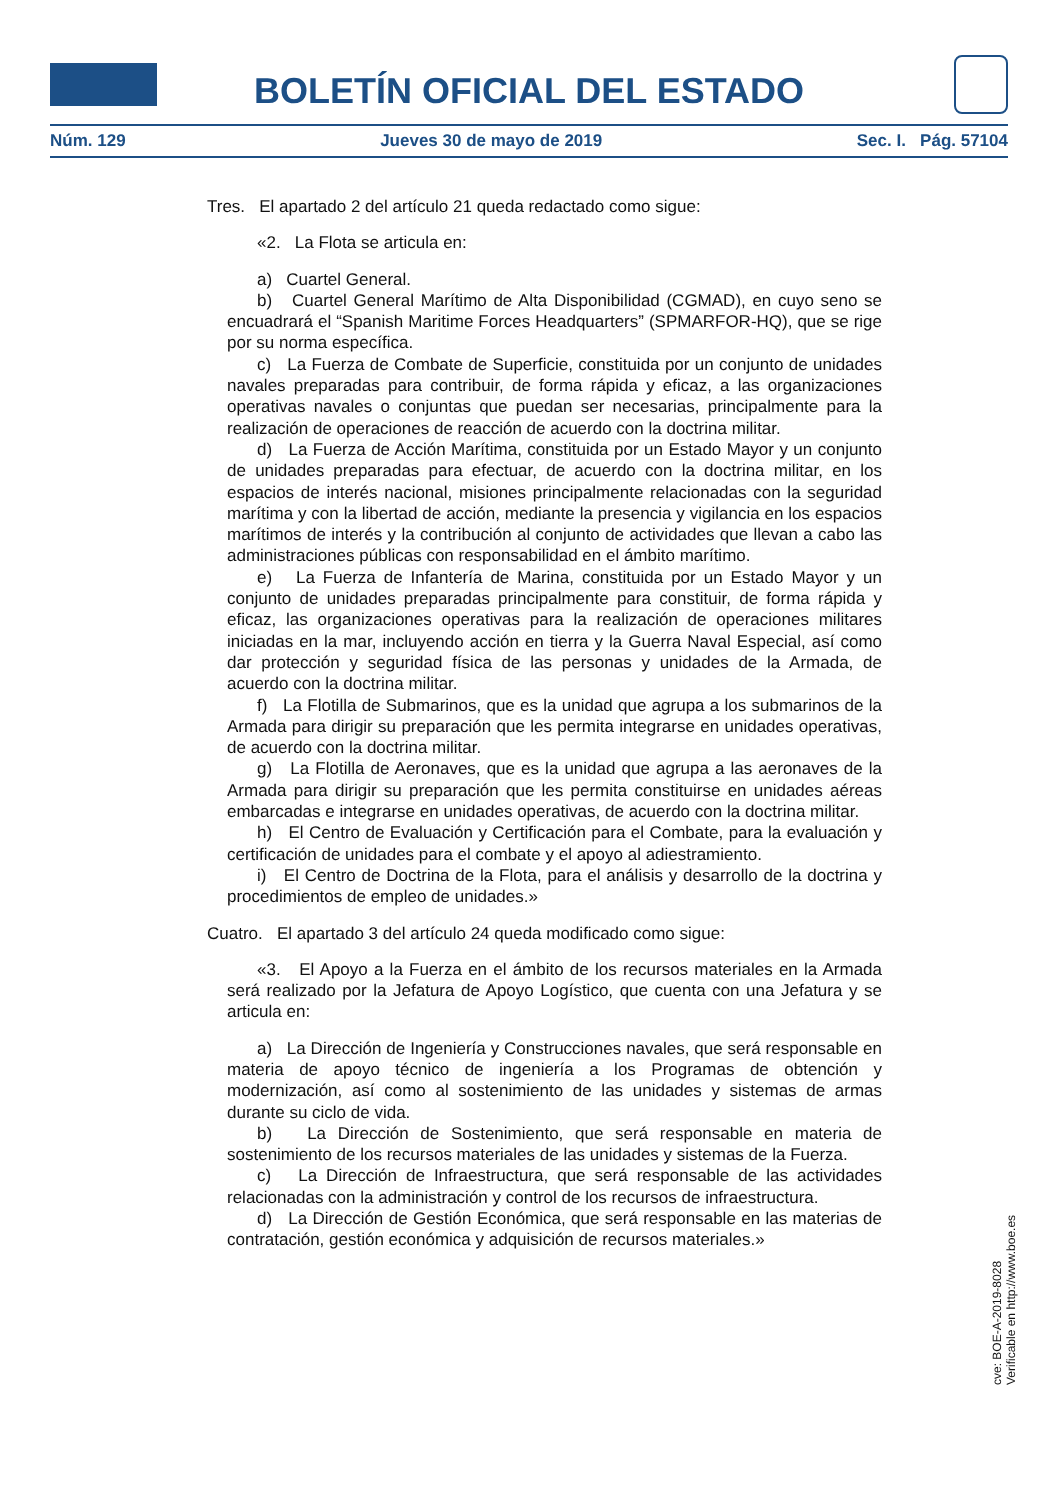BOLETÍN OFICIAL DEL ESTADO
Núm. 129 Jueves 30 de mayo de 2019 Sec. I. Pág. 57104
Tres. El apartado 2 del artículo 21 queda redactado como sigue:
«2. La Flota se articula en:
a) Cuartel General.
b) Cuartel General Marítimo de Alta Disponibilidad (CGMAD), en cuyo seno se encuadrará el “Spanish Maritime Forces Headquarters” (SPMARFOR-HQ), que se rige por su norma específica.
c) La Fuerza de Combate de Superficie, constituida por un conjunto de unidades navales preparadas para contribuir, de forma rápida y eficaz, a las organizaciones operativas navales o conjuntas que puedan ser necesarias, principalmente para la realización de operaciones de reacción de acuerdo con la doctrina militar.
d) La Fuerza de Acción Marítima, constituida por un Estado Mayor y un conjunto de unidades preparadas para efectuar, de acuerdo con la doctrina militar, en los espacios de interés nacional, misiones principalmente relacionadas con la seguridad marítima y con la libertad de acción, mediante la presencia y vigilancia en los espacios marítimos de interés y la contribución al conjunto de actividades que llevan a cabo las administraciones públicas con responsabilidad en el ámbito marítimo.
e) La Fuerza de Infantería de Marina, constituida por un Estado Mayor y un conjunto de unidades preparadas principalmente para constituir, de forma rápida y eficaz, las organizaciones operativas para la realización de operaciones militares iniciadas en la mar, incluyendo acción en tierra y la Guerra Naval Especial, así como dar protección y seguridad física de las personas y unidades de la Armada, de acuerdo con la doctrina militar.
f) La Flotilla de Submarinos, que es la unidad que agrupa a los submarinos de la Armada para dirigir su preparación que les permita integrarse en unidades operativas, de acuerdo con la doctrina militar.
g) La Flotilla de Aeronaves, que es la unidad que agrupa a las aeronaves de la Armada para dirigir su preparación que les permita constituirse en unidades aéreas embarcadas e integrarse en unidades operativas, de acuerdo con la doctrina militar.
h) El Centro de Evaluación y Certificación para el Combate, para la evaluación y certificación de unidades para el combate y el apoyo al adiestramiento.
i) El Centro de Doctrina de la Flota, para el análisis y desarrollo de la doctrina y procedimientos de empleo de unidades.»
Cuatro. El apartado 3 del artículo 24 queda modificado como sigue:
«3. El Apoyo a la Fuerza en el ámbito de los recursos materiales en la Armada será realizado por la Jefatura de Apoyo Logístico, que cuenta con una Jefatura y se articula en:
a) La Dirección de Ingeniería y Construcciones navales, que será responsable en materia de apoyo técnico de ingeniería a los Programas de obtención y modernización, así como al sostenimiento de las unidades y sistemas de armas durante su ciclo de vida.
b) La Dirección de Sostenimiento, que será responsable en materia de sostenimiento de los recursos materiales de las unidades y sistemas de la Fuerza.
c) La Dirección de Infraestructura, que será responsable de las actividades relacionadas con la administración y control de los recursos de infraestructura.
d) La Dirección de Gestión Económica, que será responsable en las materias de contratación, gestión económica y adquisición de recursos materiales.»
cve: BOE-A-2019-8028
Verificable en http://www.boe.es